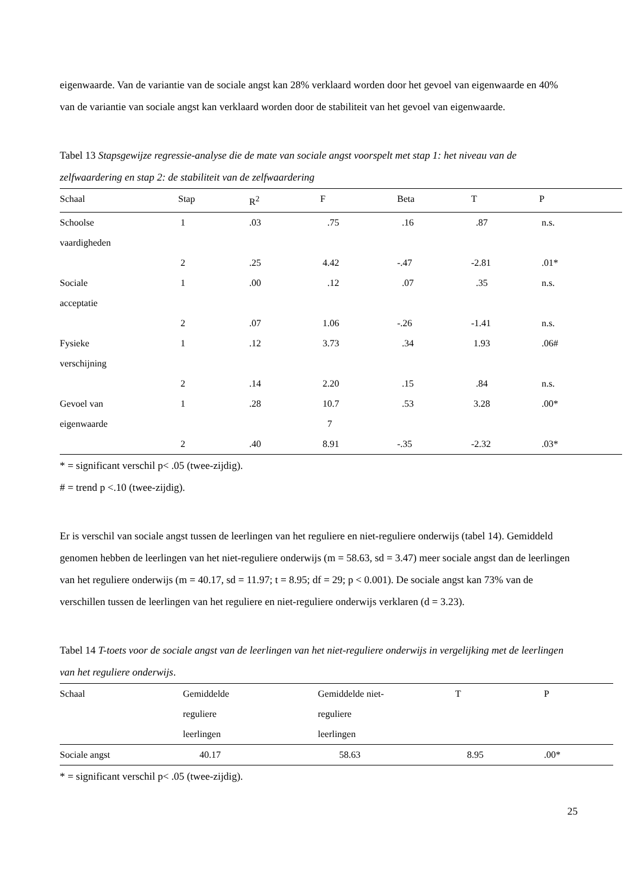eigenwaarde. Van de variantie van de sociale angst kan 28% verklaard worden door het gevoel van eigenwaarde en 40% van de variantie van sociale angst kan verklaard worden door de stabiliteit van het gevoel van eigenwaarde.
Tabel 13 Stapsgewijze regressie-analyse die de mate van sociale angst voorspelt met stap 1: het niveau van de zelfwaardering en stap 2: de stabiliteit van de zelfwaardering
| Schaal | Stap | R<sup>2</sup> | F | Beta | T | P |
| --- | --- | --- | --- | --- | --- | --- |
| Schoolse vaardigheden | 1 | .03 | .75 | .16 | .87 | n.s. |
| | 2 | .25 | 4.42 | -.47 | -2.81 | .01* |
| Sociale acceptatie | 1 | .00 | .12 | .07 | .35 | n.s. |
| | 2 | .07 | 1.06 | -.26 | -1.41 | n.s. |
| Fysieke verschijning | 1 | .12 | 3.73 | .34 | 1.93 | .06# |
| | 2 | .14 | 2.20 | .15 | .84 | n.s. |
| Gevoel van eigenwaarde | 1 | .28 | 10.7 7 | .53 | 3.28 | .00* |
| | 2 | .40 | 8.91 | -.35 | -2.32 | .03* |
* = significant verschil p< .05 (twee-zijdig).
# = trend p <.10 (twee-zijdig).
Er is verschil van sociale angst tussen de leerlingen van het reguliere en niet-reguliere onderwijs (tabel 14). Gemiddeld genomen hebben de leerlingen van het niet-reguliere onderwijs (m = 58.63, sd = 3.47) meer sociale angst dan de leerlingen van het reguliere onderwijs (m = 40.17, sd = 11.97; t = 8.95; df = 29; p < 0.001). De sociale angst kan 73% van de verschillen tussen de leerlingen van het reguliere en niet-reguliere onderwijs verklaren (d = 3.23).
Tabel 14 T-toets voor de sociale angst van de leerlingen van het niet-reguliere onderwijs in vergelijking met de leerlingen van het reguliere onderwijs.
| Schaal | Gemiddelde reguliere leerlingen | Gemiddelde niet- reguliere leerlingen | T | P |
| --- | --- | --- | --- | --- |
| Sociale angst | 40.17 | 58.63 | 8.95 | .00* |
* = significant verschil p< .05 (twee-zijdig).
25